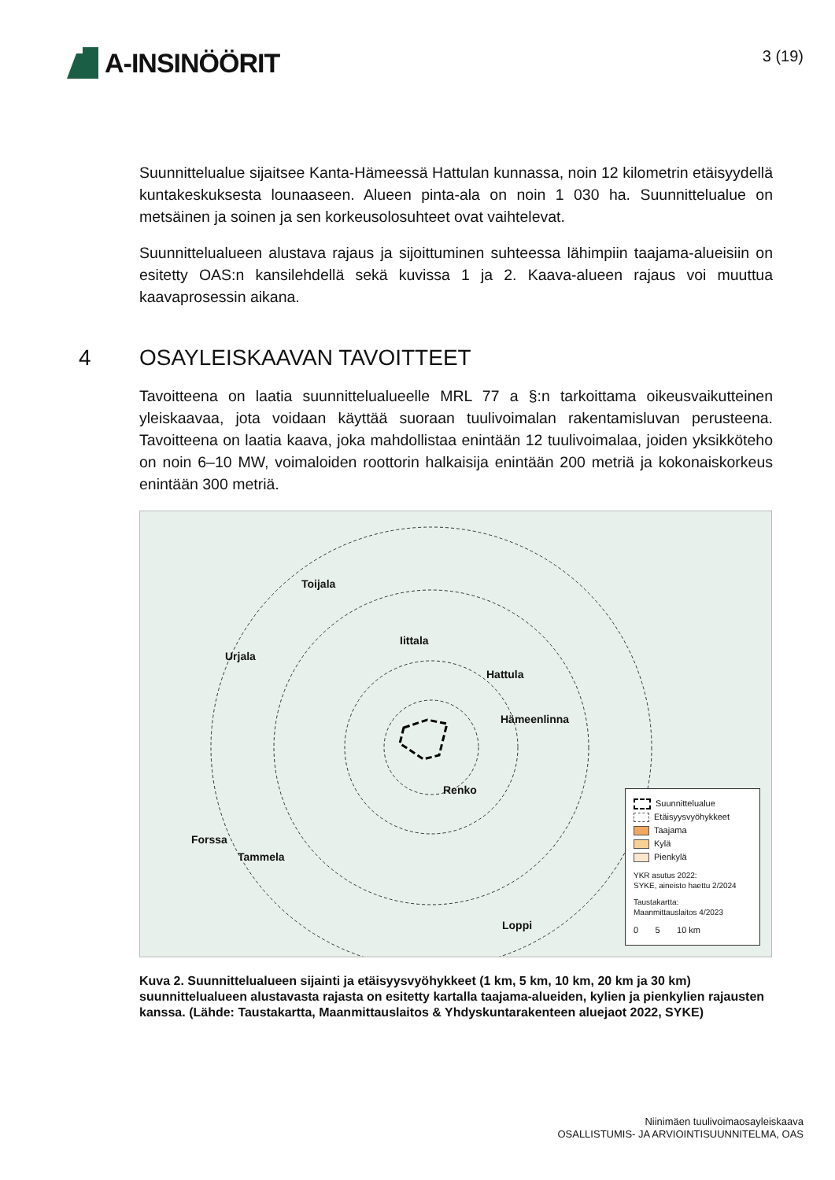A-INSINÖÖRIT
3 (19)
Suunnittelualue sijaitsee Kanta-Hämeessä Hattulan kunnassa, noin 12 kilometrin etäisyydellä kuntakeskuksesta lounaaseen. Alueen pinta-ala on noin 1 030 ha. Suunnittelualue on metsäinen ja soinen ja sen korkeusolosuhteet ovat vaihtelevat.
Suunnittelualueen alustava rajaus ja sijoittuminen suhteessa lähimpiin taajama-alueisiin on esitetty OAS:n kansilehdellä sekä kuvissa 1 ja 2. Kaava-alueen rajaus voi muuttua kaavaprosessin aikana.
4 OSAYLEISKAAVAN TAVOITTEET
Tavoitteena on laatia suunnittelualueelle MRL 77 a §:n tarkoittama oikeusvaikutteinen yleiskaavaa, jota voidaan käyttää suoraan tuulivoimalan rakentamisluvan perusteena. Tavoitteena on laatia kaava, joka mahdollistaa enintään 12 tuulivoimalaa, joiden yksikköteho on noin 6–10 MW, voimaloiden roottorin halkaisija enintään 200 metriä ja kokonaiskorkeus enintään 300 metriä.
Toijala
Iittala
Urjala
Hattula
Hämeenlinna
Renko
Forssa
Tammela
Loppi
Suunnittelualue
Etäisyysvyöhykkeet
Taajama
Kylä
Pienkylä
YKR asutus 2022:
SYKE, aineisto haettu 2/2024
Taustakartta:
Maanmittauslaitos 4/2023
0 5 10 km
Kuva 2. Suunnittelualueen sijainti ja etäisyysvyöhykkeet (1 km, 5 km, 10 km, 20 km ja 30 km) suunnittelualueen alustavasta rajasta on esitetty kartalla taajama-alueiden, kylien ja pienkylien rajausten kanssa. (Lähde: Taustakartta, Maanmittauslaitos & Yhdyskuntarakenteen aluejaot 2022, SYKE)
Niinimäen tuulivoimaosayleiskaava
OSALLISTUMIS- JA ARVIOINTISUUNNITELMA, OAS